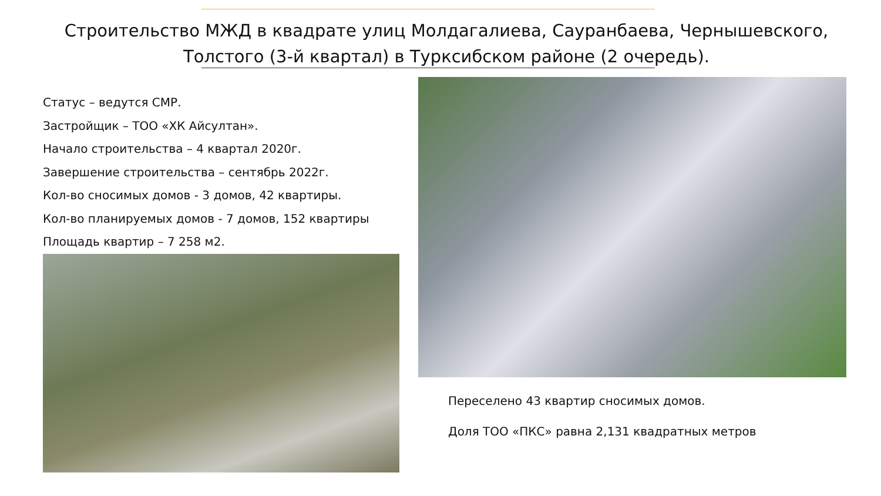Строительство МЖД в квадрате улиц Молдагалиева, Сауранбаева, Чернышевского, Толстого (3-й квартал) в Турксибском районе (2 очередь).
Статус – ведутся СМР.
Застройщик – ТОО «ХК Айсултан».
Начало строительства – 4 квартал 2020г.
Завершение строительства – сентябрь 2022г.
Кол-во сносимых домов - 3 домов, 42 квартиры.
Кол-во планируемых домов - 7 домов, 152 квартиры
Площадь квартир – 7 258 м2.
Переселено 43 квартир сносимых домов.
Доля ТОО «ПКС» равна 2,131 квадратных метров